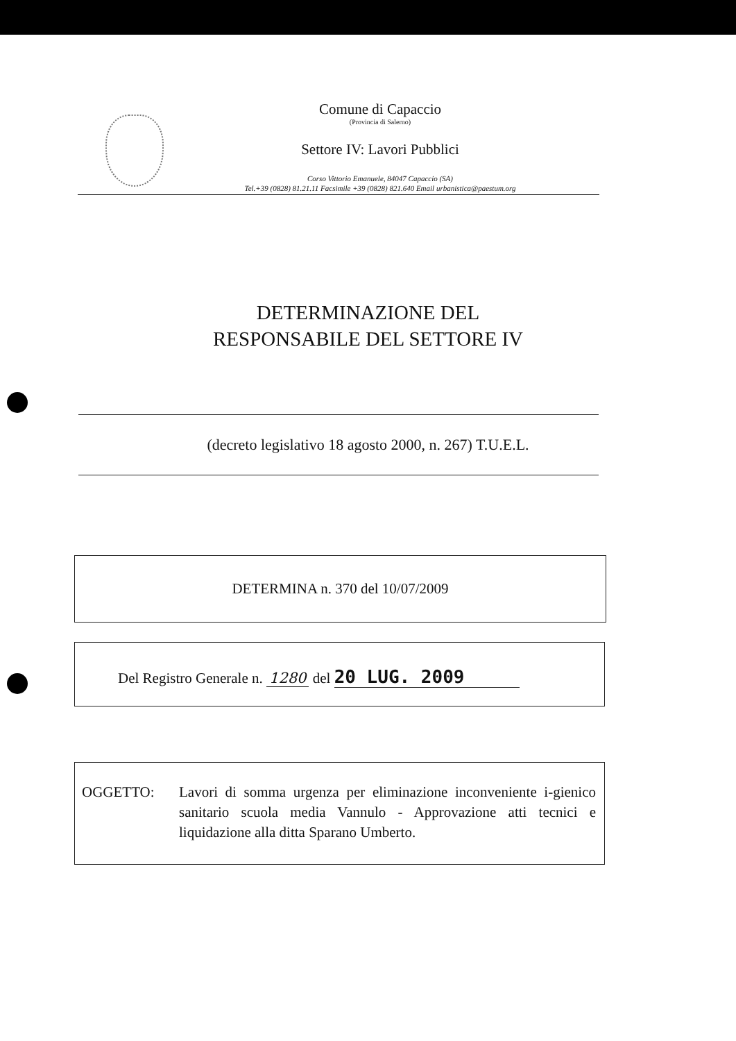Comune di Capaccio
(Provincia di Salerno)
Settore IV: Lavori Pubblici
Corso Vittorio Emanuele, 84047 Capaccio (SA)
Tel.+39 (0828) 81.21.11 Facsimile +39 (0828) 821.640 Email urbanistica@paestum.org
DETERMINAZIONE DEL
RESPONSABILE DEL SETTORE IV
(decreto legislativo 18 agosto 2000, n. 267) T.U.E.L.
DETERMINA n. 370 del 10/07/2009
Del Registro Generale n. 1280 del 20 LUG. 2009
OGGETTO: Lavori di somma urgenza per eliminazione inconveniente i-gienico sanitario scuola media Vannulo - Approvazione atti tecnici e liquidazione alla ditta Sparano Umberto.